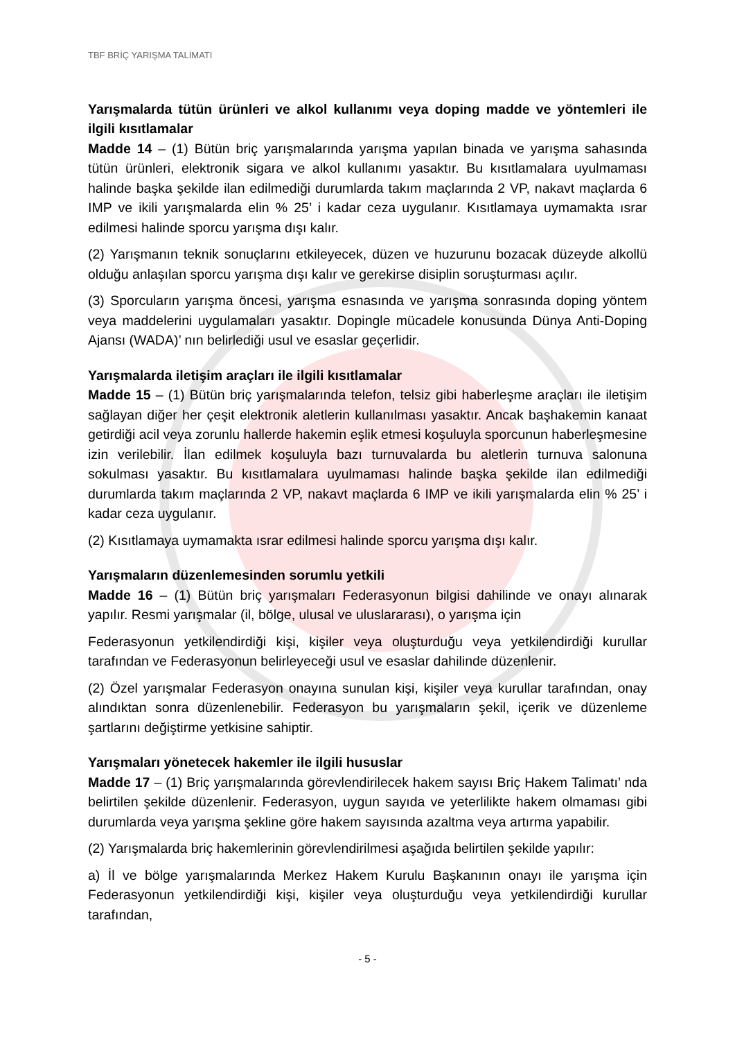TBF BRİÇ YARIŞMA TALİMATI
Yarışmalarda tütün ürünleri ve alkol kullanımı veya doping madde ve yöntemleri ile ilgili kısıtlamalar
Madde 14 – (1) Bütün briç yarışmalarında yarışma yapılan binada ve yarışma sahasında tütün ürünleri, elektronik sigara ve alkol kullanımı yasaktır. Bu kısıtlamalara uyulmaması halinde başka şekilde ilan edilmediği durumlarda takım maçlarında 2 VP, nakavt maçlarda 6 IMP ve ikili yarışmalarda elin % 25’ i kadar ceza uygulanır. Kısıtlamaya uymamakta ısrar edilmesi halinde sporcu yarışma dışı kalır.
(2) Yarışmanın teknik sonuçlarını etkileyecek, düzen ve huzurunu bozacak düzeyde alkollü olduğu anlaşılan sporcu yarışma dışı kalır ve gerekirse disiplin soruşturması açılır.
(3) Sporcuların yarışma öncesi, yarışma esnasında ve yarışma sonrasında doping yöntem veya maddelerini uygulamaları yasaktır. Dopingle mücadele konusunda Dünya Anti-Doping Ajansı (WADA)’ nın belirlediği usul ve esaslar geçerlidir.
Yarışmalarda iletişim araçları ile ilgili kısıtlamalar
Madde 15 – (1) Bütün briç yarışmalarında telefon, telsiz gibi haberleşme araçları ile iletişim sağlayan diğer her çeşit elektronik aletlerin kullanılması yasaktır. Ancak başhakemin kanaat getirdiği acil veya zorunlu hallerde hakemin eşlik etmesi koşuluyla sporcunun haberleşmesine izin verilebilir. İlan edilmek koşuluyla bazı turnuvalarda bu aletlerin turnuva salonuna sokulması yasaktır. Bu kısıtlamalara uyulmaması halinde başka şekilde ilan edilmediği durumlarda takım maçlarında 2 VP, nakavt maçlarda 6 IMP ve ikili yarışmalarda elin % 25’ i kadar ceza uygulanır.
(2) Kısıtlamaya uymamakta ısrar edilmesi halinde sporcu yarışma dışı kalır.
Yarışmaların düzenlemesinden sorumlu yetkili
Madde 16 – (1) Bütün briç yarışmaları Federasyonun bilgisi dahilinde ve onayı alınarak yapılır. Resmi yarışmalar (il, bölge, ulusal ve uluslararası), o yarışma için
Federasyonun yetkilendirdiği kişi, kişiler veya oluşturduğu veya yetkilendirdiği kurullar tarafından ve Federasyonun belirleyeceği usul ve esaslar dahilinde düzenlenir.
(2) Özel yarışmalar Federasyon onayına sunulan kişi, kişiler veya kurullar tarafından, onay alındıktan sonra düzenlenebilir. Federasyon bu yarışmaların şekil, içerik ve düzenleme şartlarını değiştirme yetkisine sahiptir.
Yarışmaları yönetecek hakemler ile ilgili hususlar
Madde 17 – (1) Briç yarışmalarında görevlendirilecek hakem sayısı Briç Hakem Talimatı’ nda belirtilen şekilde düzenlenir. Federasyon, uygun sayıda ve yeterlilikte hakem olmaması gibi durumlarda veya yarışma şekline göre hakem sayısında azaltma veya artırma yapabilir.
(2) Yarışmalarda briç hakemlerinin görevlendirilmesi aşağıda belirtilen şekilde yapılır:
a) İl ve bölge yarışmalarında Merkez Hakem Kurulu Başkanının onayı ile yarışma için Federasyonun yetkilendirdiği kişi, kişiler veya oluşturduğu veya yetkilendirdiği kurullar tarafından,
- 5 -